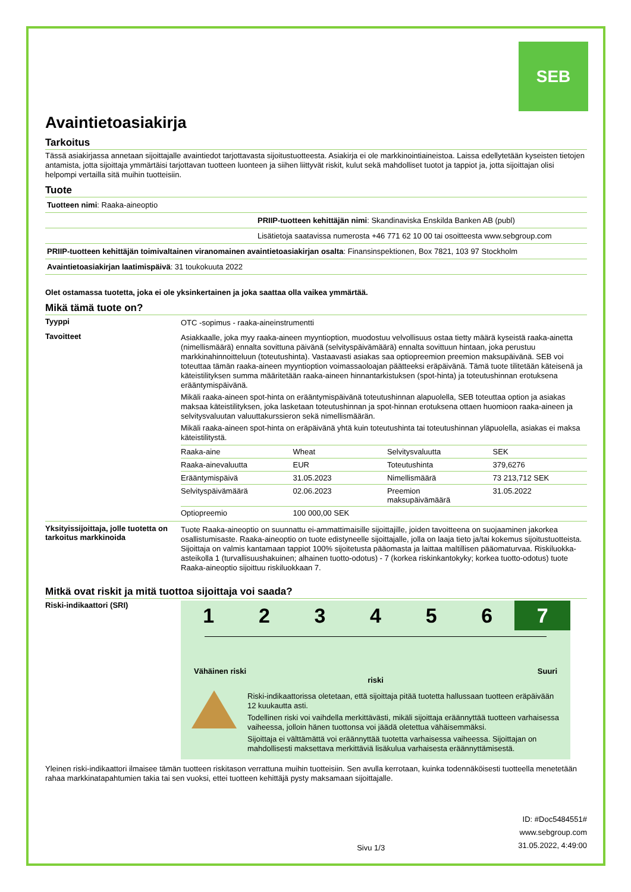SEB
Avaintietoasiakirja
Tarkoitus
Tässä asiakirjassa annetaan sijoittajalle avaintiedot tarjottavasta sijoitustuotteesta. Asiakirja ei ole markkinointiaineistoa. Laissa edellytetään kyseisten tietojen antamista, jotta sijoittaja ymmärtäisi tarjottavan tuotteen luonteen ja siihen liittyvät riskit, kulut sekä mahdolliset tuotot ja tappiot ja, jotta sijoittajan olisi helpompi vertailla sitä muihin tuotteisiin.
Tuote
Tuotteen nimi: Raaka-aineoptio
PRIIP-tuotteen kehittäjän nimi: Skandinaviska Enskilda Banken AB (publ)
Lisätietoja saatavissa numerosta +46 771 62 10 00 tai osoitteesta www.sebgroup.com
PRIIP-tuotteen kehittäjän toimivaltainen viranomainen avaintietoasiakirjan osalta: Finansinspektionen, Box 7821, 103 97 Stockholm
Avaintietoasiakirjan laatimispäivä: 31 toukokuuta 2022
Olet ostamassa tuotetta, joka ei ole yksinkertainen ja joka saattaa olla vaikea ymmärtää.
Mikä tämä tuote on?
Tyyppi
OTC -sopimus - raaka-aineinstrumentti
Tavoitteet
Asiakkaalle, joka myy raaka-aineen myyntioption, muodostuu velvollisuus ostaa tietty määrä kyseistä raaka-ainetta (nimellismäärä) ennalta sovittuna päivänä (selvityspäivämäärä) ennalta sovittuun hintaan, joka perustuu markkinahinnoitteluun (toteutushinta). Vastaavasti asiakas saa optiopreemion preemion maksupäivänä. SEB voi toteuttaa tämän raaka-aineen myyntioption voimassaoloajan päätteeksi eräpäivänä. Tämä tuote tilitetään käteisenä ja käteistilityksen summa määritetään raaka-aineen hinnantarkistuksen (spot-hinta) ja toteutushinnan erotuksena erääntymispäivänä.
Mikäli raaka-aineen spot-hinta on erääntymispäivänä toteutushinnan alapuolella, SEB toteuttaa option ja asiakas maksaa käteistilityksen, joka lasketaan toteutushinnan ja spot-hinnan erotuksena ottaen huomioon raaka-aineen ja selvitysvaluutan valuuttakurssieron sekä nimellismäärän.
Mikäli raaka-aineen spot-hinta on eräpäivänä yhtä kuin toteutushinta tai toteutushinnan yläpuolella, asiakas ei maksa käteistilitystä.
| Raaka-aine | Wheat | Selvitysvaluutta | SEK |
| Raaka-ainevaluutta | EUR | Toteutushinta | 379,6276 |
| Erääntymispäivä | 31.05.2023 | Nimellismäärä | 73 213,712 SEK |
| Selvityspäivämäärä | 02.06.2023 | Preemion maksupäivämäärä | 31.05.2022 |
| Optiopreemio | 100 000,00 SEK | | |
Yksityissijoittaja, jolle tuotetta on tarkoitus markkinoida
Tuote Raaka-aineoptio on suunnattu ei-ammattimaisille sijoittajille, joiden tavoitteena on suojaaminen jakorkea osallistumisaste. Raaka-aineoptio on tuote edistyneelle sijoittajalle, jolla on laaja tieto ja/tai kokemus sijoitustuotteista. Sijoittaja on valmis kantamaan tappiot 100% sijoitetusta pääomasta ja laittaa maltillisen pääomaturvaa. Riskiluokka-asteikolla 1 (turvallisuushakuinen; alhainen tuotto-odotus) - 7 (korkea riskinkantokyky; korkea tuotto-odotus) tuote Raaka-aineoptio sijoittuu riskiluokkaan 7.
Mitkä ovat riskit ja mitä tuottoa sijoittaja voi saada?
Riski-indikaattori (SRI)
1 2 3 4 5 6 7
Vähäinen riski Suuri
riski
Riski-indikaattorissa oletetaan, että sijoittaja pitää tuotetta hallussaan tuotteen eräpäivään 12 kuukautta asti.
Todellinen riski voi vaihdella merkittävästi, mikäli sijoittaja eräännyttää tuotteen varhaisessa vaiheessa, jolloin hänen tuottonsa voi jäädä oletettua vähäisemmäksi.
Sijoittaja ei välttämättä voi eräännyttää tuotetta varhaisessa vaiheessa. Sijoittajan on mahdollisesti maksettava merkittäviä lisäkulua varhaisesta eräännyttämisestä.
Yleinen riski-indikaattori ilmaisee tämän tuotteen riskitason verrattuna muihin tuotteisiin. Sen avulla kerrotaan, kuinka todennäköisesti tuotteella menetetään rahaa markkinatapahtumien takia tai sen vuoksi, ettei tuotteen kehittäjä pysty maksamaan sijoittajalle.
Sivu 1/3
ID: #Doc5484551#
www.sebgroup.com
31.05.2022, 4:49:00